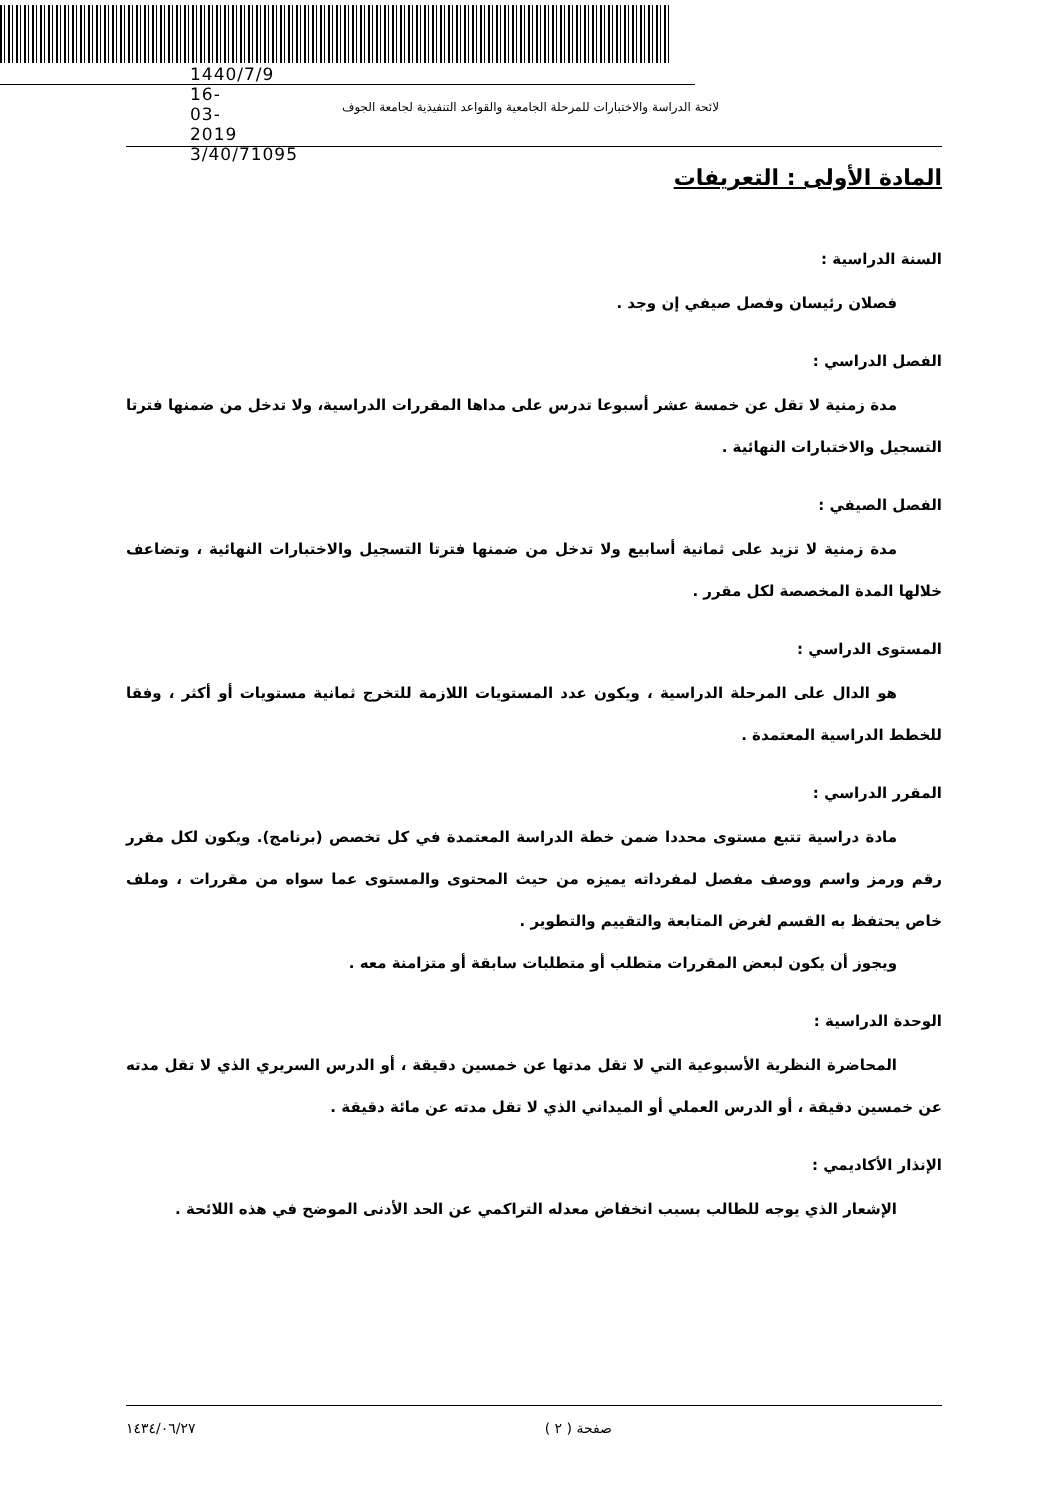1440/7/9 16-03-2019 3/40/71095
لائحة الدراسة والاختبارات للمرحلة الجامعية والقواعد التنفيذية لجامعة الجوف
المادة الأولى : التعريفات
السنة الدراسية :
   فصلان رئيسان وفصل صيفي إن وجد .
الفصل الدراسي :
   مدة زمنية لا تقل عن خمسة عشر أسبوعا تدرس على مداها المقررات الدراسية، ولا تدخل من ضمنها فترتا التسجيل والاختبارات النهائية .
الفصل الصيفي :
   مدة زمنية لا تزيد على ثمانية أسابيع ولا تدخل من ضمنها فترتا التسجيل والاختبارات النهائية ، وتضاعف خلالها المدة المخصصة لكل مقرر .
المستوى الدراسي :
   هو الدال على المرحلة الدراسية ، ويكون عدد المستويات اللازمة للتخرج ثمانية مستويات أو أكثر ، وفقا للخطط الدراسية المعتمدة .
المقرر الدراسي :
   مادة دراسية تتبع مستوى محددا ضمن خطة الدراسة المعتمدة في كل تخصص (برنامج). ويكون لكل مقرر رقم ورمز واسم ووصف مفصل لمفرداته يميزه من حيث المحتوى والمستوى عما سواه من مقررات ، وملف خاص يحتفظ به القسم لغرض المتابعة والتقييم والتطوير .
   ويجوز أن يكون لبعض المقررات متطلب أو متطلبات سابقة أو متزامنة معه .
الوحدة الدراسية :
   المحاضرة النظرية الأسبوعية التي لا تقل مدتها عن خمسين دقيقة ، أو الدرس السريري الذي لا تقل مدته عن خمسين دقيقة ، أو الدرس العملي أو الميداني الذي لا تقل مدته عن مائة دقيقة .
الإنذار الأكاديمي :
   الإشعار الذي يوجه للطالب بسبب انخفاض معدله التراكمي عن الحد الأدنى الموضح في هذه اللائحة .
١٤٣٤/٠٦/٢٧ صفحة ( ٢ )